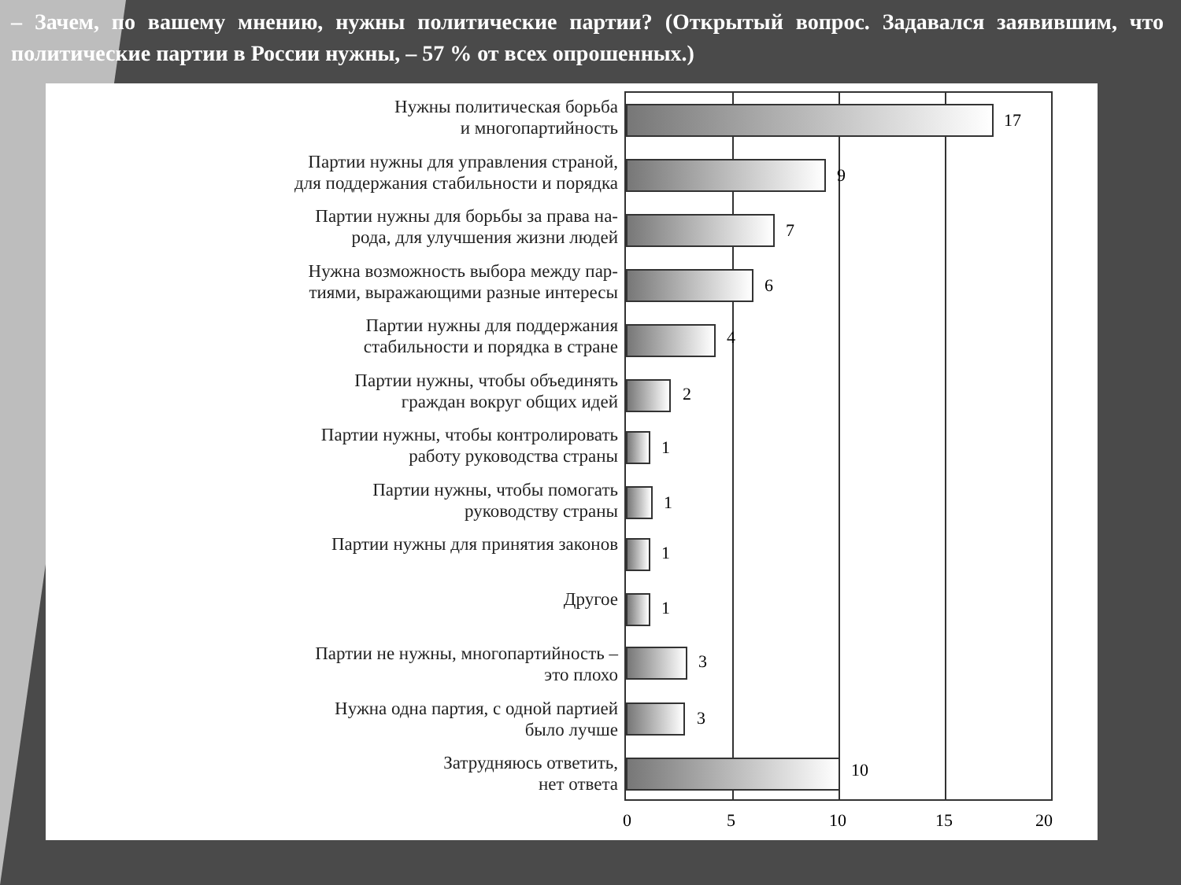– Зачем, по вашему мнению, нужны политические партии? (Открытый вопрос. Задавался заявившим, что политические партии в России нужны, – 57 % от всех опрошенных.)
Нужны политическая борьба
и многопартийность
Партии нужны для управления страной,
для поддержания стабильности и порядка
Партии нужны для борьбы за права на-
рода, для улучшения жизни людей
Нужна возможность выбора между пар-
тиями, выражающими разные интересы
Партии нужны для поддержания
стабильности и порядка в стране
Партии нужны, чтобы объединять
граждан вокруг общих идей
Партии нужны, чтобы контролировать
работу руководства страны
Партии нужны, чтобы помогать
руководству страны
Партии нужны для принятия законов
Другое
Партии не нужны, многопартийность –
это плохо
Нужна одна партия, с одной партией
было лучше
Затрудняюсь ответить,
нет ответа
17
9
7
6
4
2
1
1
1
1
3
3
10
0 5 10 15 20